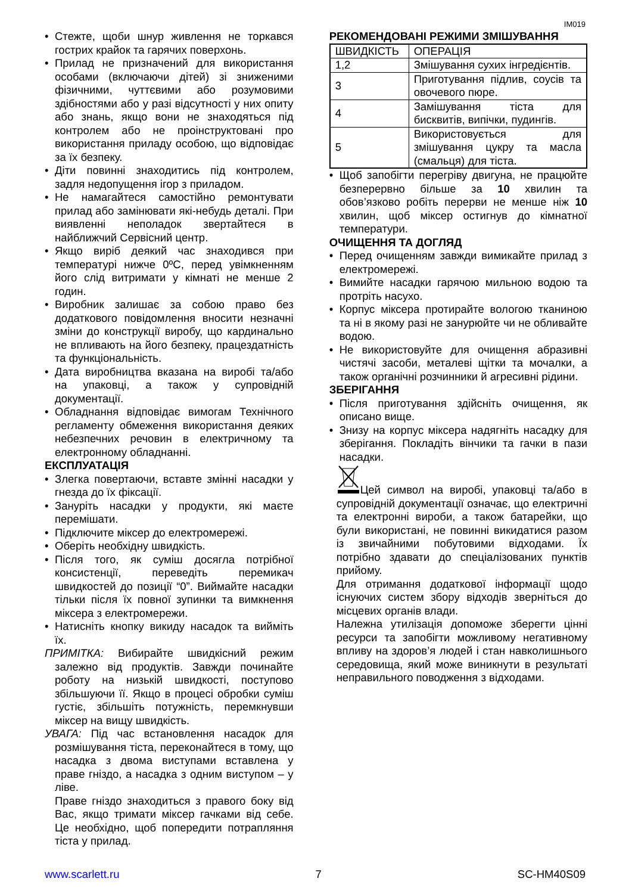IM019
Стежте, щоби шнур живлення не торкався гострих крайок та гарячих поверхонь.
Прилад не призначений для використання особами (включаючи дітей) зі зниженими фізичними, чуттєвими або розумовими здібностями або у разі відсутності у них опиту або знань, якщо вони не знаходяться під контролем або не проінструктовані про використання приладу особою, що відповідає за їх безпеку.
Діти повинні знаходитись під контролем, задля недопущення ігор з приладом.
Не намагайтеся самостійно ремонтувати прилад або замінювати які-небудь деталі. При виявленні неполадок звертайтеся в найближчий Сервісний центр.
Якщо виріб деякий час знаходився при температурі нижче 0ºC, перед увімкненням його слід витримати у кімнаті не менше 2 годин.
Виробник залишає за собою право без додаткового повідомлення вносити незначні зміни до конструкції виробу, що кардинально не впливають на його безпеку, працездатність та функціональність.
Дата виробництва вказана на виробі та/або на упаковці, а також у супровідній документації.
Обладнання відповідає вимогам Технічного регламенту обмеження використання деяких небезпечних речовин в електричному та електронному обладнанні.
ЕКСПЛУАТАЦІЯ
Злегка повертаючи, вставте змінні насадки у гнезда до їх фіксації.
Зануріть насадки у продукти, які маєте перемішати.
Підключите міксер до електромережі.
Оберіть необхідну швидкість.
Після того, як суміш досягла потрібної консистенції, переведіть перемикач швидкостей до позиції “0”. Виймайте насадки тільки після їх повної зупинки та вимкнення міксера з електромережи.
Натисніть кнопку викиду насадок та вийміть їх.
ПРИМІТКА: Вибирайте швидкісний режим залежно від продуктів. Завжди починайте роботу на низькій швидкості, поступово збільшуючи її. Якщо в процесі обробки суміш густіє, збільшіть потужність, перемкнувши міксер на вищу швидкість.
УВАГА: Під час встановлення насадок для розмішування тіста, переконайтеся в тому, що насадка з двома виступами вставлена у праве гніздо, а насадка з одним виступом – у ліве.
Праве гніздо знаходиться з правого боку від Вас, якщо тримати міксер гачками від себе. Це необхідно, щоб попередити потрапляння тіста у прилад.
РЕКОМЕНДОВАНІ РЕЖИМИ ЗМІШУВАННЯ
| ШВИДКІСТЬ | ОПЕРАЦІЯ |
| 1,2 | Змішування сухих інгредієнтів. |
| 3 | Приготування підлив, соусів та овочевого пюре. |
| 4 | Замішування тіста для бисквитів, випічки, пудингів. |
| 5 | Використовується для змішування цукру та масла (смальця) для тіста. |
Щоб запобігти перегріву двигуна, не працюйте безперервно більше за 10 хвилин та обов’язково робіть перерви не менше ніж 10 хвилин, щоб міксер остигнув до кімнатної температури.
ОЧИЩЕННЯ ТА ДОГЛЯД
Перед очищенням завжди вимикайте прилад з електромережі.
Вимийте насадки гарячою мильною водою та протріть насухо.
Корпус міксера протирайте вологою тканиною та ні в якому разі не занурюйте чи не обливайте водою.
Не використовуйте для очищення абразивні чистячі засоби, металеві щітки та мочалки, а також органічні розчинники й агресивні рідини.
ЗБЕРІГАННЯ
Після приготування здійсніть очищення, як описано вище.
Знизу на корпус міксера надягніть насадку для зберігання. Покладіть вінчики та гачки в пази насадки.
Цей символ на виробі, упаковці та/або в супровідній документації означає, що електричні та електронні вироби, а також батарейки, що були використані, не повинні викидатися разом із звичайними побутовими відходами. Їх потрібно здавати до спеціалізованих пунктів прийому.
Для отримання додаткової інформації щодо існуючих систем збору відходів зверніться до місцевих органів влади.
Належна утилізація допоможе зберегти цінні ресурси та запобігти можливому негативному впливу на здоров’я людей і стан навколишнього середовища, який може виникнути в результаті неправильного поводження з відходами.
www.scarlett.ru 7 SC-HM40S09